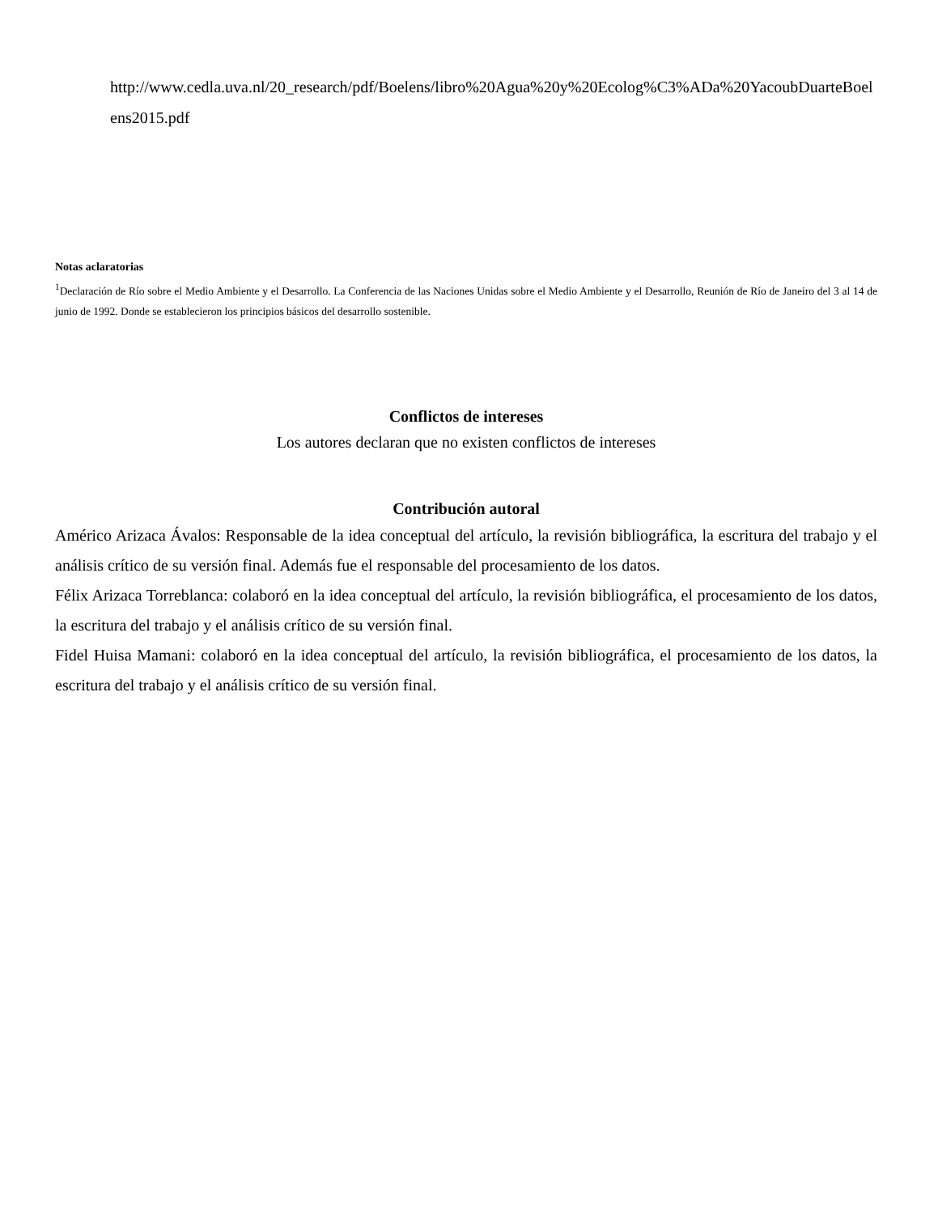http://www.cedla.uva.nl/20_research/pdf/Boelens/libro%20Agua%20y%20Ecolog%C3%ADa%20YacoubDuarteBoelens2015.pdf
Notas aclaratorias
<sup>1</sup> Declaración de Río sobre el Medio Ambiente y el Desarrollo. La Conferencia de las Naciones Unidas sobre el Medio Ambiente y el Desarrollo, Reunión de Río de Janeiro del 3 al 14 de junio de 1992. Donde se establecieron los principios básicos del desarrollo sostenible.
Conflictos de intereses
Los autores declaran que no existen conflictos de intereses
Contribución autoral
Américo Arizaca Ávalos: Responsable de la idea conceptual del artículo, la revisión bibliográfica, la escritura del trabajo y el análisis crítico de su versión final. Además fue el responsable del procesamiento de los datos.
Félix Arizaca Torreblanca: colaboró en la idea conceptual del artículo, la revisión bibliográfica, el procesamiento de los datos, la escritura del trabajo y el análisis crítico de su versión final.
Fidel Huisa Mamani: colaboró en la idea conceptual del artículo, la revisión bibliográfica, el procesamiento de los datos, la escritura del trabajo y el análisis crítico de su versión final.